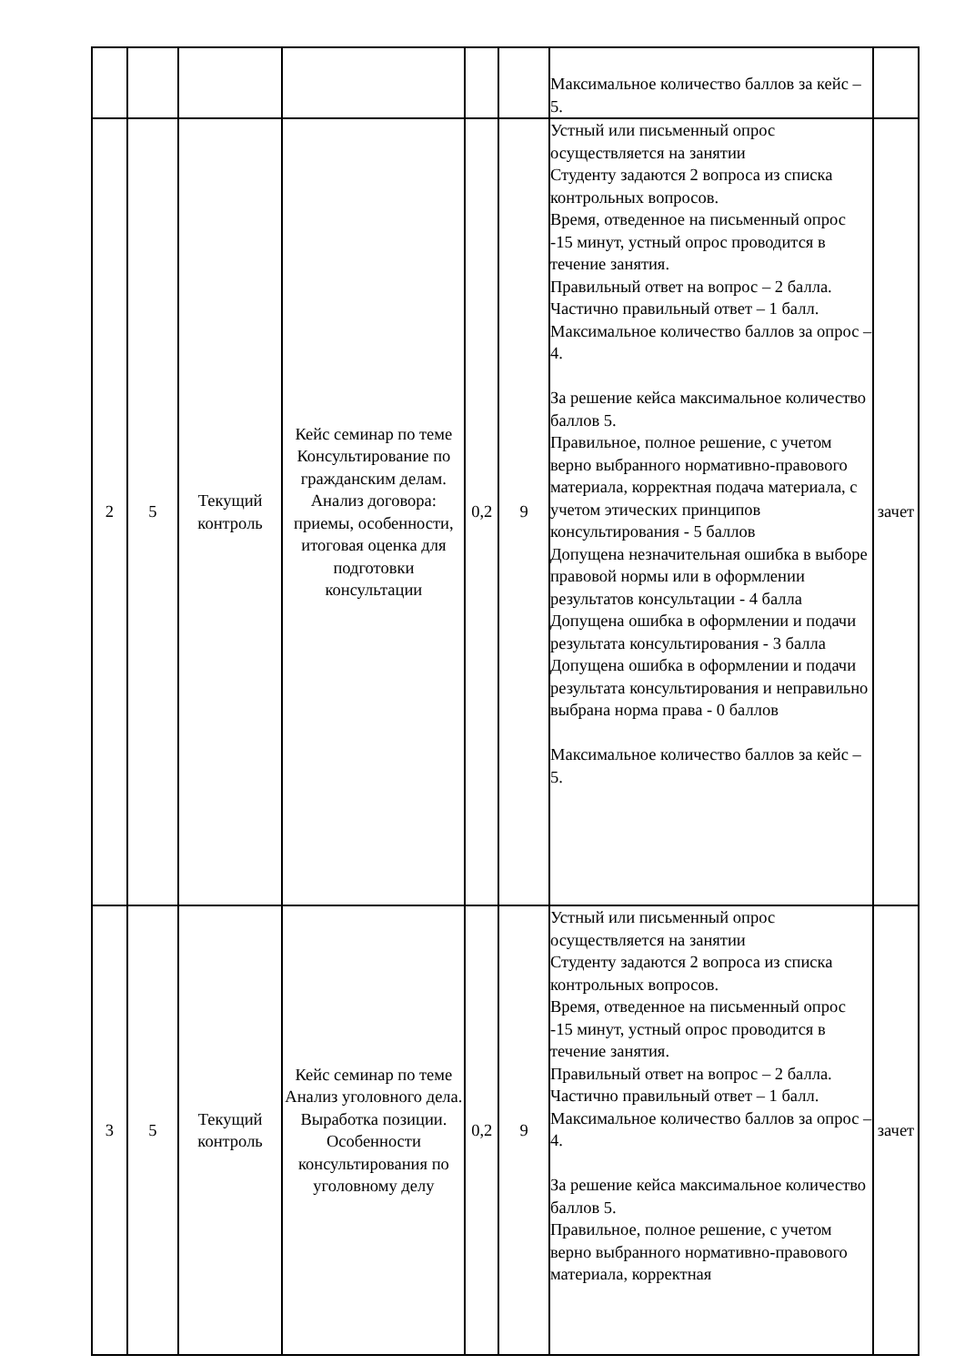| | | | | | | Максимальное количество баллов за кейс – 5. | |
| 2 | 5 | Текущий контроль | Кейс семинар по теме Консультирование по гражданским делам. Анализ договора: приемы, особенности, итоговая оценка для подготовки консультации | 0,2 | 9 | Устный или письменный опрос осуществляется на занятии Студенту задаются 2 вопроса из списка контрольных вопросов. Время, отведенное на письменный опрос -15 минут, устный опрос проводится в течение занятия. Правильный ответ на вопрос – 2 балла. Частично правильный ответ – 1 балл. Максимальное количество баллов за опрос – 4. За решение кейса максимальное количество баллов 5. Правильное, полное решение, с учетом верно выбранного нормативно-правового материала, корректная подача материала, с учетом этических принципов консультирования - 5 баллов Допущена незначительная ошибка в выборе правовой нормы или в оформлении результатов консультации - 4 балла Допущена ошибка в оформлении и подачи результата консультирования - 3 балла Допущена ошибка в оформлении и подачи результата консультирования и неправильно выбрана норма права - 0 баллов Максимальное количество баллов за кейс – 5. | зачет |
| 3 | 5 | Текущий контроль | Кейс семинар по теме Анализ уголовного дела. Выработка позиции. Особенности консультирования по уголовному делу | 0,2 | 9 | Устный или письменный опрос осуществляется на занятии Студенту задаются 2 вопроса из списка контрольных вопросов. Время, отведенное на письменный опрос -15 минут, устный опрос проводится в течение занятия. Правильный ответ на вопрос – 2 балла. Частично правильный ответ – 1 балл. Максимальное количество баллов за опрос – 4. За решение кейса максимальное количество баллов 5. Правильное, полное решение, с учетом верно выбранного нормативно-правового материала, корректная | зачет |